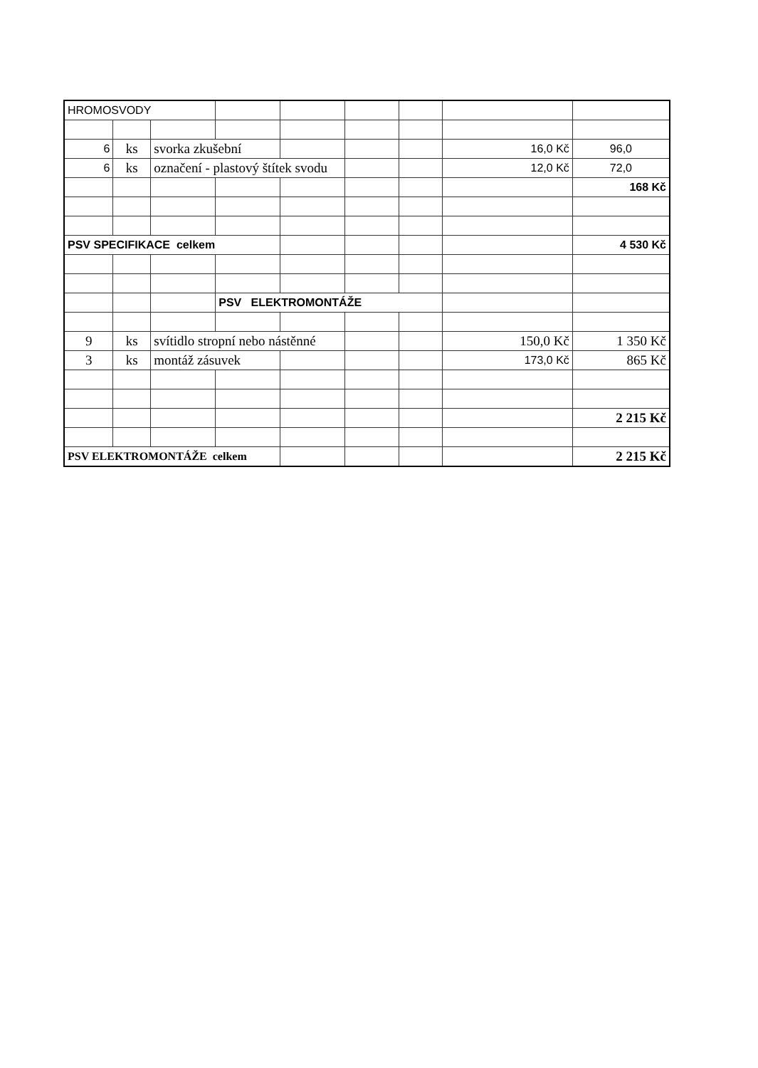| HROMOSVODY | | | | | | | | |
| 6 | ks | svorka zkušební | | | | | 16,0 Kč | 96,0 |
| 6 | ks | označení - plastový štítek svodu | | | | | 12,0 Kč | 72,0 |
| | | | | | | | | 168 Kč |
| PSV SPECIFIKACE celkem | | | | | | | | 4 530 Kč |
| | | | PSV ELEKTROMONTÁŽE | | | | | |
| 9 | ks | svítidlo stropní nebo nástěnné | | | | | 150,0 Kč | 1 350 Kč |
| 3 | ks | montáž zásuvek | | | | | 173,0 Kč | 865 Kč |
| | | | | | | | | 2 215 Kč |
| PSV ELEKTROMONTÁŽE celkem | | | | | | | | 2 215 Kč |